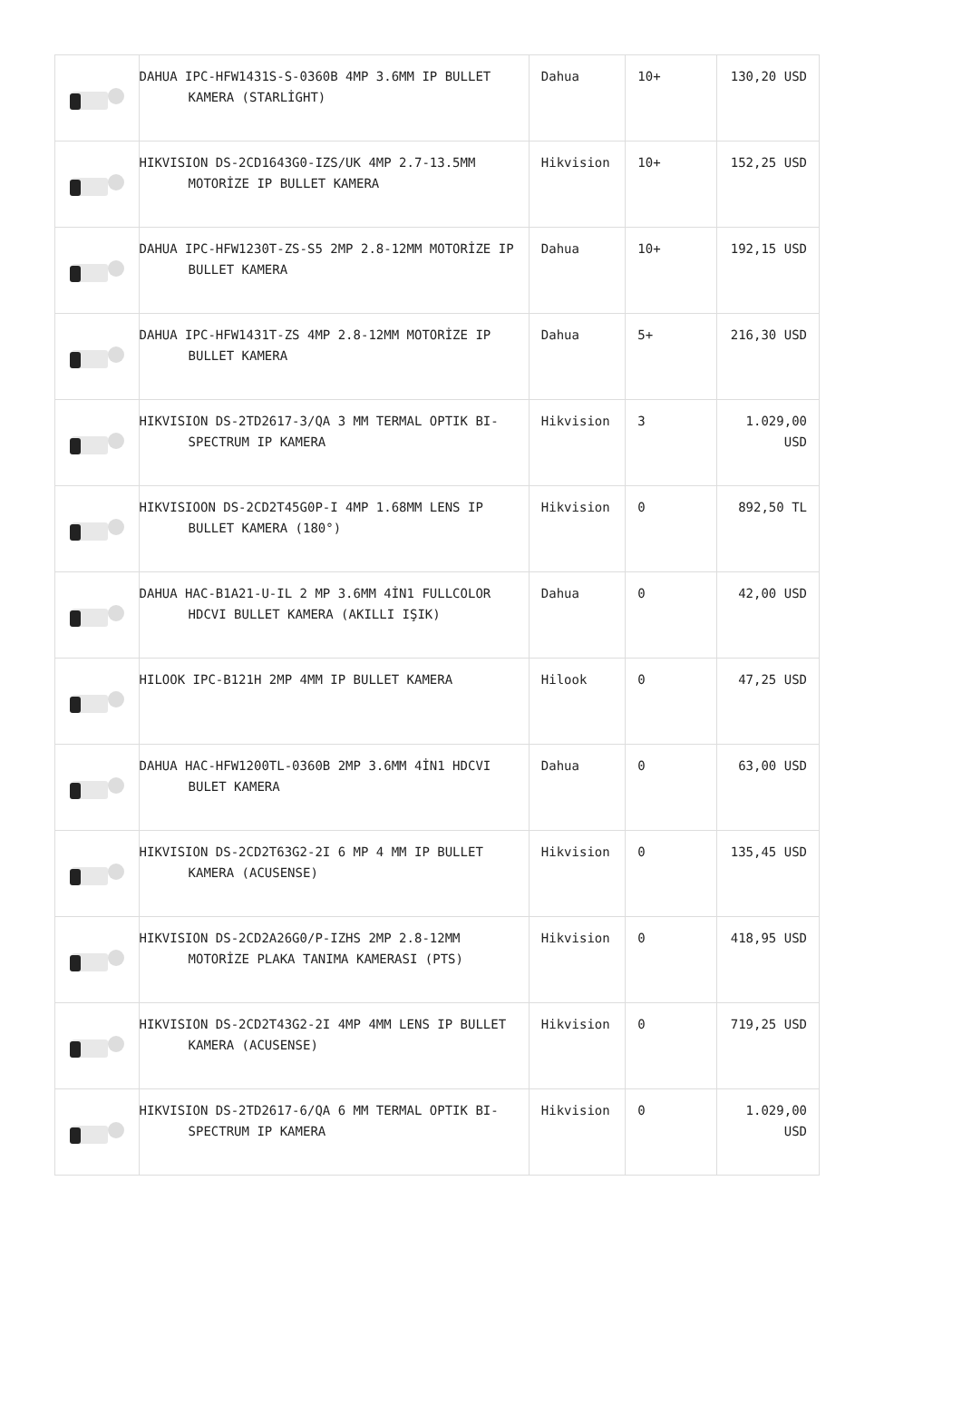| | DAHUA IPC-HFW1431S-S-0360B 4MP 3.6MM IP BULLET KAMERA (STARLİGHT) | Dahua | 10+ | 130,20 USD |
| | HIKVISION DS-2CD1643G0-IZS/UK 4MP 2.7-13.5MM MOTORİZE IP BULLET KAMERA | Hikvision | 10+ | 152,25 USD |
| | DAHUA IPC-HFW1230T-ZS-S5 2MP 2.8-12MM MOTORİZE IP BULLET KAMERA | Dahua | 10+ | 192,15 USD |
| | DAHUA IPC-HFW1431T-ZS 4MP 2.8-12MM MOTORİZE IP BULLET KAMERA | Dahua | 5+ | 216,30 USD |
| | HIKVISION DS-2TD2617-3/QA 3 MM TERMAL OPTIK BI-SPECTRUM IP KAMERA | Hikvision | 3 | 1.029,00 USD |
| | HIKVISIOON DS-2CD2T45G0P-I 4MP 1.68MM LENS IP BULLET KAMERA (180°) | Hikvision | 0 | 892,50 TL |
| | DAHUA HAC-B1A21-U-IL 2 MP 3.6MM 4İN1 FULLCOLOR HDCVI BULLET KAMERA (AKILLI IŞIK) | Dahua | 0 | 42,00 USD |
| | HILOOK IPC-B121H 2MP 4MM IP BULLET KAMERA | Hilook | 0 | 47,25 USD |
| | DAHUA HAC-HFW1200TL-0360B 2MP 3.6MM 4İN1 HDCVI BULET KAMERA | Dahua | 0 | 63,00 USD |
| | HIKVISION DS-2CD2T63G2-2I 6 MP 4 MM IP BULLET KAMERA (ACUSENSE) | Hikvision | 0 | 135,45 USD |
| | HIKVISION DS-2CD2A26G0/P-IZHS 2MP 2.8-12MM MOTORİZE PLAKA TANIMA KAMERASI (PTS) | Hikvision | 0 | 418,95 USD |
| | HIKVISION DS-2CD2T43G2-2I 4MP 4MM LENS IP BULLET KAMERA (ACUSENSE) | Hikvision | 0 | 719,25 USD |
| | HIKVISION DS-2TD2617-6/QA 6 MM TERMAL OPTIK BI-SPECTRUM IP KAMERA | Hikvision | 0 | 1.029,00 USD |